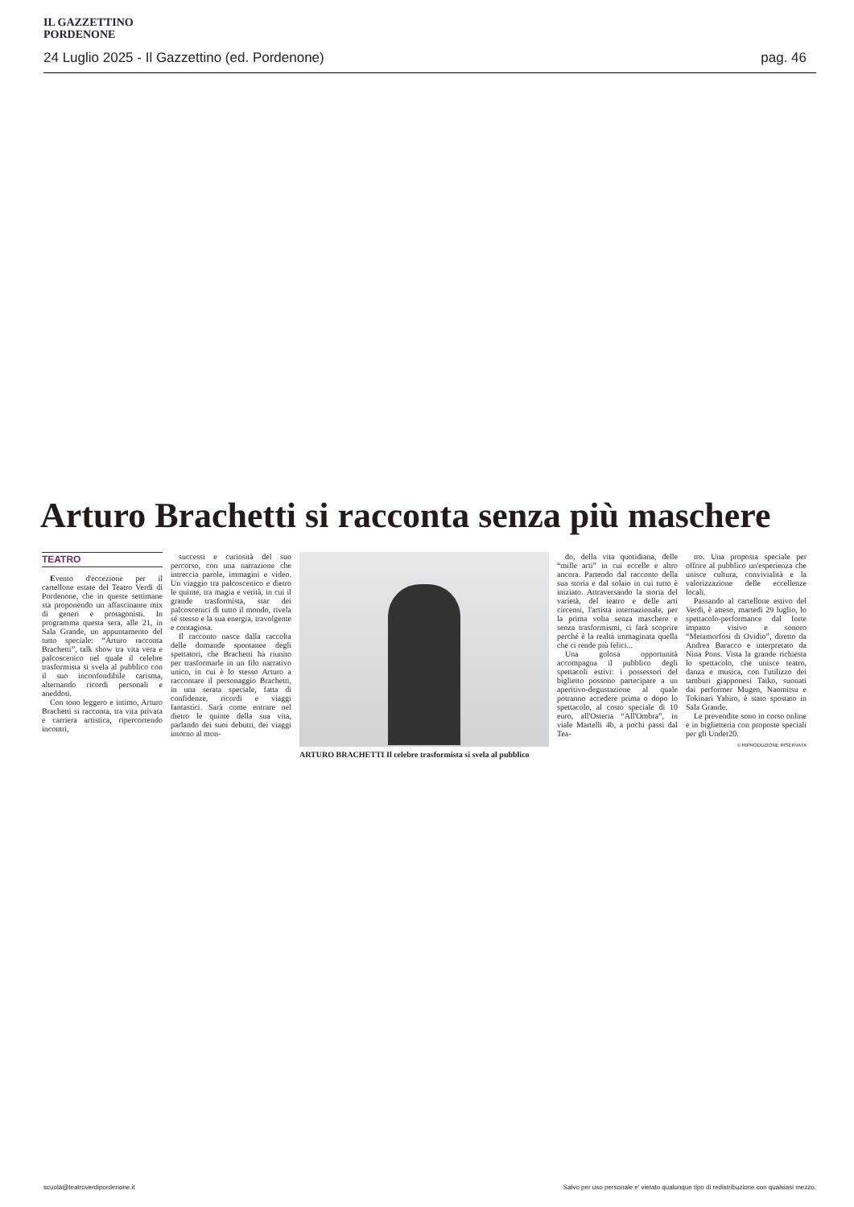IL GAZZETTINO
PORDENONE
24 Luglio 2025 - Il Gazzettino (ed. Pordenone) pag. 46
Arturo Brachetti si racconta senza più maschere
TEATRO
Evento d'eccezione per il cartellone estate del Teatro Verdi di Pordenone, che in queste settimane sta proponendo un affascinante mix di generi e protagonisti. In programma questa sera, alle 21, in Sala Grande, un appuntamento del tutto speciale: “Arturo racconta Brachetti”, talk show tra vita vera e palcoscenico nel quale il celebre trasformista si svela al pubblico con il suo inconfondibile carisma, alternando ricordi personali e aneddoti.
Con tono leggero e intimo, Arturo Brachetti si racconta, tra vita privata e carriera artistica, ripercorrendo incontri,
successi e curiosità del suo percorso, con una narrazione che intreccia parole, immagini e video. Un viaggio tra palcoscenico e dietro le quinte, tra magia e verità, in cui il grande trasformista, star dei palcoscenici di tutto il mondo, rivela sé stesso e la sua energia, travolgente e contagiosa.
Il racconto nasce dalla raccolta delle domande spontanee degli spettatori, che Brachetti ha riunito per trasformarle in un filo narrativo unico, in cui è lo stesso Arturo a raccontare il personaggio Brachetti, in una serata speciale, fatta di confidenze, ricordi e viaggi fantastici. Sarà come entrare nel dietro le quinte della sua vita, parlando dei suoi debutti, dei viaggi intorno al mon-
ARTURO BRACHETTI Il celebre trasformista si svela al pubblico
do, della vita quotidiana, delle “mille arti” in cui eccelle e altro ancora. Partendo dal racconto della sua storia e dal solaio in cui tutto è iniziato. Attraversando la storia del varietà, del teatro e delle arti circensi, l'artista internazionale, per la prima volta senza maschere e senza trasformismi, ci farà scoprire perché è la realtà immaginata quella che ci rende più felici...
Una golosa opportunità accompagna il pubblico degli spettacoli estivi: i possessori del biglietto possono partecipare a un aperitivo-degustazione al quale potranno accedere prima o dopo lo spettacolo, al costo speciale di 10 euro, all'Osteria “All'Ombra”, in viale Martelli 4b, a pochi passi dal Tea-
tro. Una proposta speciale per offrire al pubblico un'esperienza che unisce cultura, convivialità e la valorizzazione delle eccellenze locali.
Passando al cartellone estivo del Verdi, è atteso, martedì 29 luglio, lo spettacolo-performance dal forte impatto visivo e sonoro “Metamorfosi di Ovidio”, diretto da Andrea Baracco e interpretato da Nina Pons. Vista la grande richiesta lo spettacolo, che unisce teatro, danza e musica, con l'utilizzo dei tamburi giapponesi Taiko, suonati dai performer Mugen, Naomitsu e Tokinari Yahiro, è stato spostato in Sala Grande.
Le prevendite sono in corso online e in biglietteria con proposte speciali per gli Under20.
© RIPRODUZIONE RISERVATA
scuola@teatroverdipordenone.it Salvo per uso personale e' vietato qualunque tipo di redistribuzione con qualsiasi mezzo.